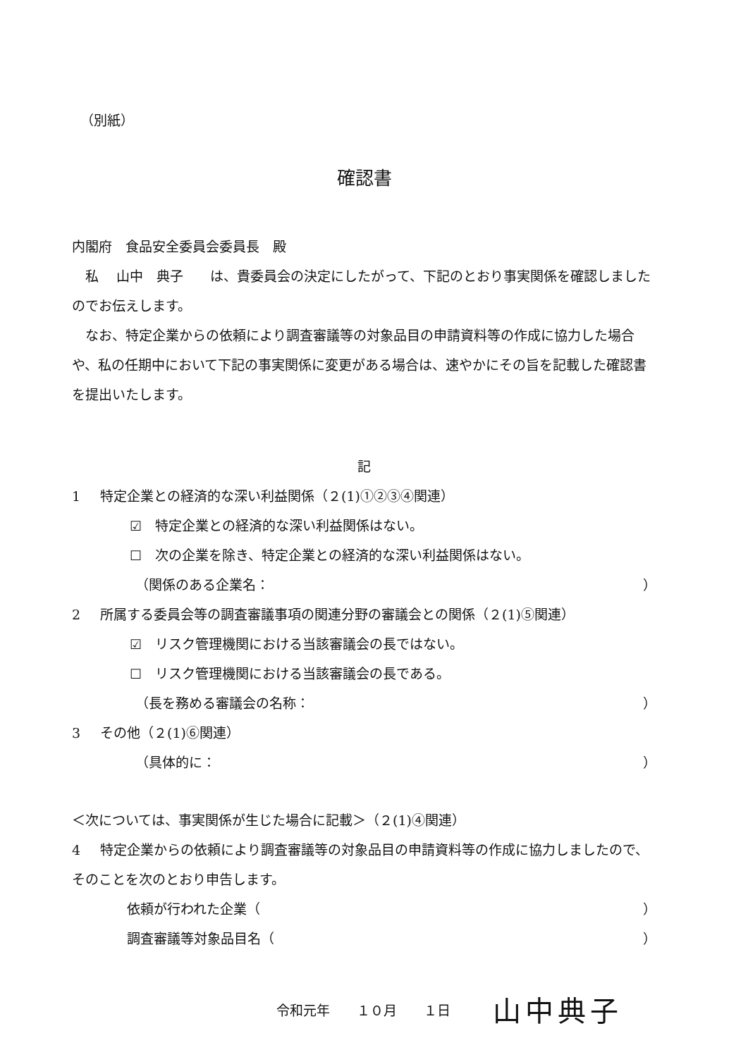（別紙）
確認書
内閣府　食品安全委員会委員長　殿
　私　 山中　典子　　は、貴委員会の決定にしたがって、下記のとおり事実関係を確認しましたのでお伝えします。
　なお、特定企業からの依頼により調査審議等の対象品目の申請資料等の作成に協力した場合や、私の任期中において下記の事実関係に変更がある場合は、速やかにその旨を記載した確認書を提出いたします。
記
1 特定企業との経済的な深い利益関係（２(1)①②③④関連）
☑　特定企業との経済的な深い利益関係はない。
☐　次の企業を除き、特定企業との経済的な深い利益関係はない。
（関係のある企業名： ）
2 所属する委員会等の調査審議事項の関連分野の審議会との関係（２(1)⑤関連）
☑　リスク管理機関における当該審議会の長ではない。
☐　リスク管理機関における当該審議会の長である。
（長を務める審議会の名称： ）
3 その他（２(1)⑥関連）
（具体的に： ）
＜次については、事実関係が生じた場合に記載＞（２(1)④関連）
4 特定企業からの依頼により調査審議等の対象品目の申請資料等の作成に協力しましたので、そのことを次のとおり申告します。
依頼が行われた企業（ ）
調査審議等対象品目名（ ）
令和元年　　１０月　　１日 山中典子